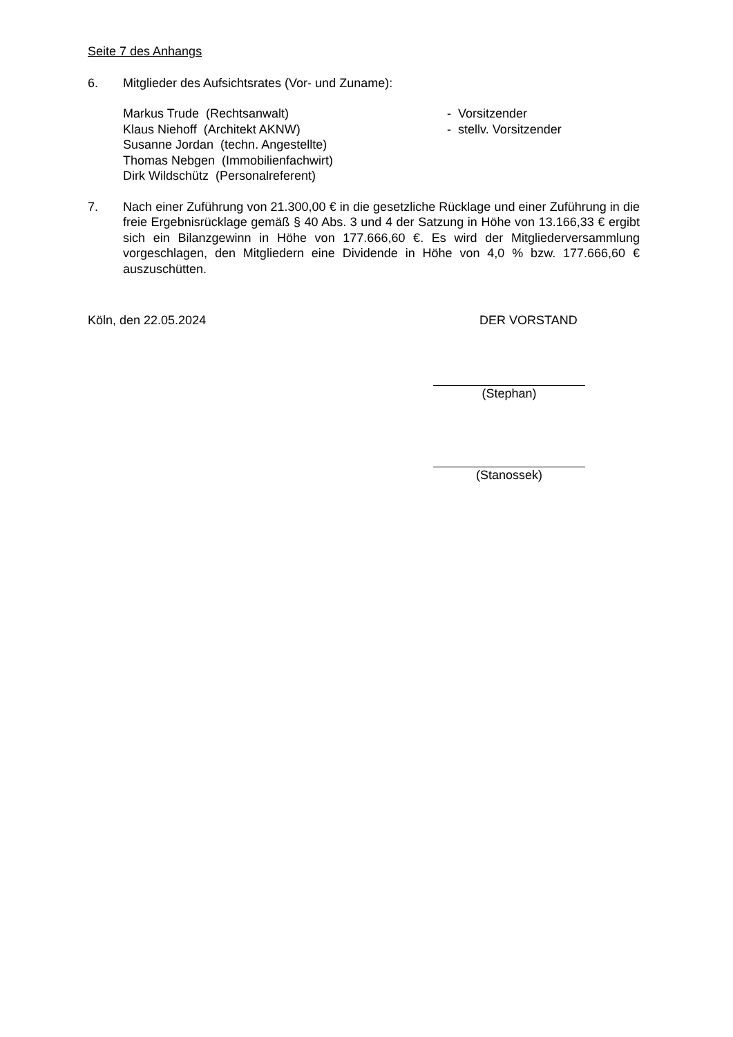Seite 7 des Anhangs
6. Mitglieder des Aufsichtsrates (Vor- und Zuname):
Markus Trude (Rechtsanwalt) - Vorsitzender
Klaus Niehoff (Architekt AKNW) - stellv. Vorsitzender
Susanne Jordan (techn. Angestellte)
Thomas Nebgen (Immobilienfachwirt)
Dirk Wildschütz (Personalreferent)
7. Nach einer Zuführung von 21.300,00 € in die gesetzliche Rücklage und einer Zuführung in die freie Ergebnisrücklage gemäß § 40 Abs. 3 und 4 der Satzung in Höhe von 13.166,33 € ergibt sich ein Bilanzgewinn in Höhe von 177.666,60 €. Es wird der Mitgliederversammlung vorgeschlagen, den Mitgliedern eine Dividende in Höhe von 4,0 % bzw. 177.666,60 € auszuschütten.
Köln, den 22.05.2024 DER VORSTAND
(Stephan)
(Stanossek)